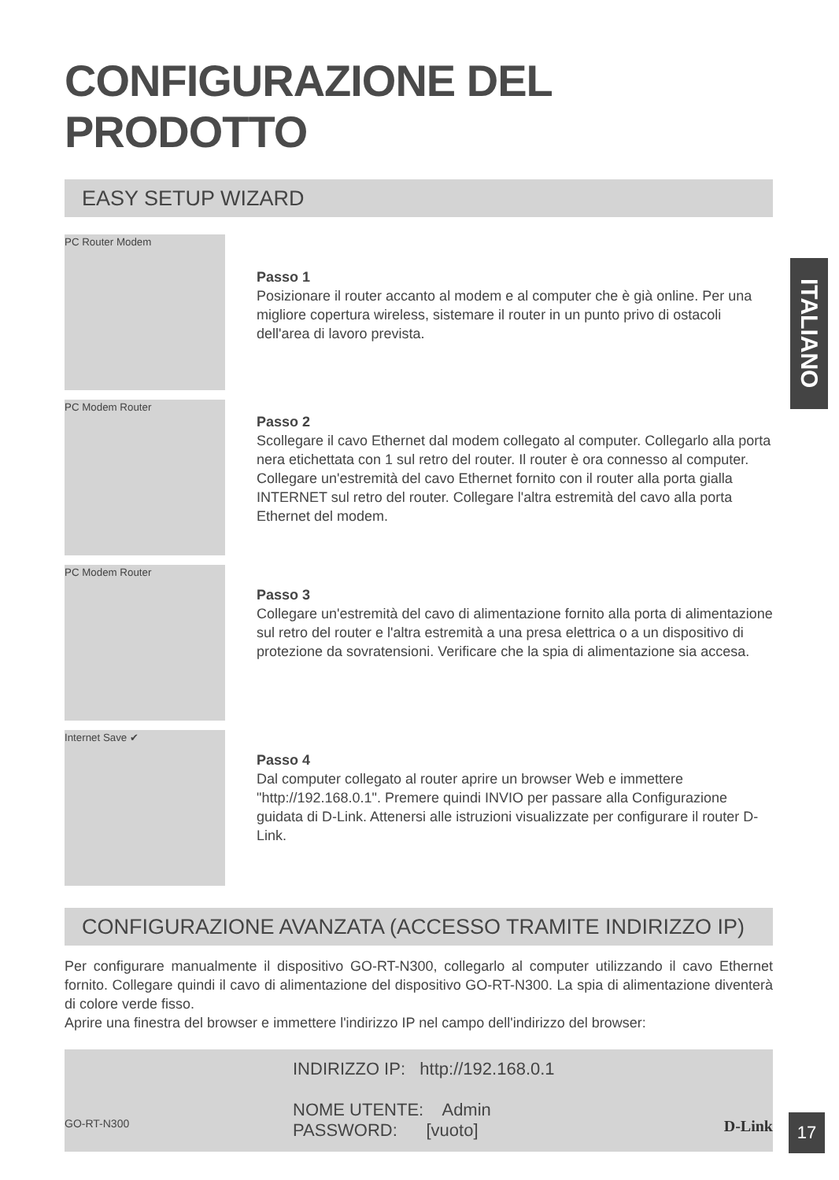ITALIANO
CONFIGURAZIONE DEL PRODOTTO
EASY SETUP WIZARD
PC Router Modem
Passo 1
Posizionare il router accanto al modem e al computer che è già online. Per una migliore copertura wireless, sistemare il router in un punto privo di ostacoli dell'area di lavoro prevista.
PC Modem Router
Passo 2
Scollegare il cavo Ethernet dal modem collegato al computer. Collegarlo alla porta nera etichettata con 1 sul retro del router. Il router è ora connesso al computer.
Collegare un'estremità del cavo Ethernet fornito con il router alla porta gialla INTERNET sul retro del router. Collegare l'altra estremità del cavo alla porta Ethernet del modem.
PC Modem Router
Passo 3
Collegare un'estremità del cavo di alimentazione fornito alla porta di alimentazione sul retro del router e l'altra estremità a una presa elettrica o a un dispositivo di protezione da sovratensioni. Verificare che la spia di alimentazione sia accesa.
Internet Save ✔
Passo 4
Dal computer collegato al router aprire un browser Web e immettere "http://192.168.0.1". Premere quindi INVIO per passare alla Configurazione guidata di D-Link. Attenersi alle istruzioni visualizzate per configurare il router D-Link.
CONFIGURAZIONE AVANZATA (ACCESSO TRAMITE INDIRIZZO IP)
Per configurare manualmente il dispositivo GO-RT-N300, collegarlo al computer utilizzando il cavo Ethernet fornito. Collegare quindi il cavo di alimentazione del dispositivo GO-RT-N300. La spia di alimentazione diventerà di colore verde fisso.
Aprire una finestra del browser e immettere l'indirizzo IP nel campo dell'indirizzo del browser:
INDIRIZZO IP: http://192.168.0.1
NOME UTENTE: Admin
PASSWORD: [vuoto]
GO-RT-N300 D-Link 17